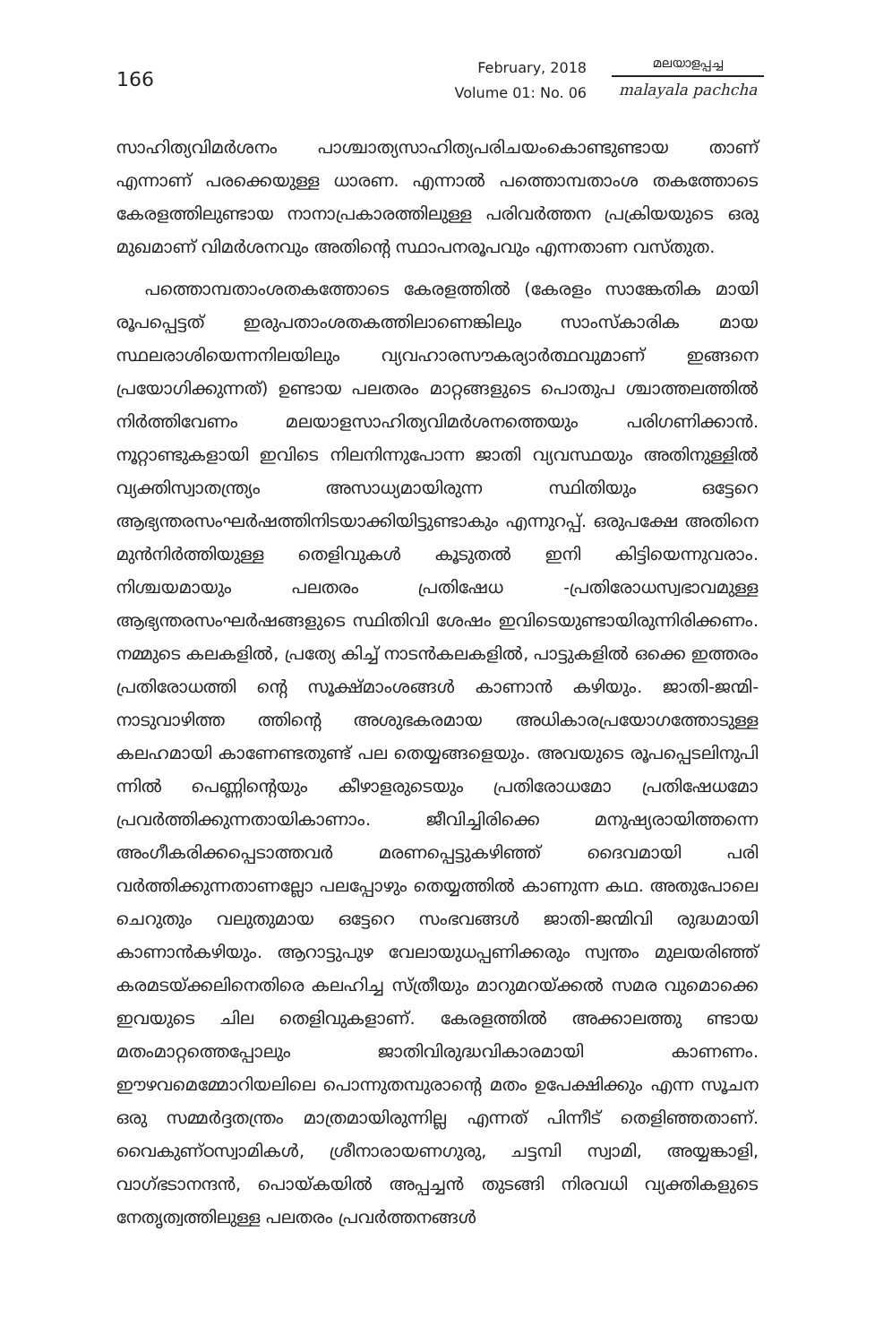166
February, 2018
Volume 01: No. 06
മലയാളപ്പച്ച
malayala pachcha
സാഹിത്യവിമർശനം പാശ്ചാത്യസാഹിത്യപരിചയംകൊണ്ടുണ്ടായ താണ് എന്നാണ് പരക്കെയുള്ള ധാരണ. എന്നാൽ പത്തൊമ്പതാംശ തകത്തോടെ കേരളത്തിലുണ്ടായ നാനാപ്രകാരത്തിലുള്ള പരിവർത്തന പ്രക്രിയയുടെ ഒരു മുഖമാണ് വിമർശനവും അതിന്റെ സ്ഥാപനരൂപവും എന്നതാണ വസ്തുത.
പത്തൊമ്പതാംശതകത്തോടെ കേരളത്തിൽ (കേരളം സാങ്കേതിക മായി രൂപപ്പെട്ടത് ഇരുപതാംശതകത്തിലാണെങ്കിലും സാംസ്കാരിക മായ സ്ഥലരാശിയെന്നനിലയിലും വ്യവഹാരസൗകര്യാർത്ഥവുമാണ് ഇങ്ങനെ പ്രയോഗിക്കുന്നത്) ഉണ്ടായ പലതരം മാറ്റങ്ങളുടെ പൊതുപ ശ്ചാത്തലത്തിൽ നിർത്തിവേണം മലയാളസാഹിത്യവിമർശനത്തെയും പരിഗണിക്കാൻ. നൂറ്റാണ്ടുകളായി ഇവിടെ നിലനിന്നുപോന്ന ജാതി വ്യവസ്ഥയും അതിനുള്ളിൽ വ്യക്തിസ്വാതന്ത്ര്യം അസാധ്യമായിരുന്ന സ്ഥിതിയും ഒട്ടേറെ ആഭ്യന്തരസംഘർഷത്തിനിടയാക്കിയിട്ടുണ്ടാകും എന്നുറപ്പ്. ഒരുപക്ഷേ അതിനെ മുൻനിർത്തിയുള്ള തെളിവുകൾ കൂടുതൽ ഇനി കിട്ടിയെന്നുവരാം. നിശ്ചയമായും പലതരം പ്രതിഷേധ -പ്രതിരോധസ്വഭാവമുള്ള ആഭ്യന്തരസംഘർഷങ്ങളുടെ സ്ഥിതിവി ശേഷം ഇവിടെയുണ്ടായിരുന്നിരിക്കണം. നമ്മുടെ കലകളിൽ, പ്രത്യേ കിച്ച് നാടൻകലകളിൽ, പാട്ടുകളിൽ ഒക്കെ ഇത്തരം പ്രതിരോധത്തി ന്റെ സൂക്ഷ്മാംശങ്ങൾ കാണാൻ കഴിയും. ജാതി-ജന്മി-നാടുവാഴിത്ത ത്തിന്റെ അശുഭകരമായ അധികാരപ്രയോഗത്തോടുള്ള കലഹമായി കാണേണ്ടതുണ്ട് പല തെയ്യങ്ങളെയും. അവയുടെ രൂപപ്പെടലിനുപി ന്നിൽ പെണ്ണിന്റെയും കീഴാളരുടെയും പ്രതിരോധമോ പ്രതിഷേധമോ പ്രവർത്തിക്കുന്നതായികാണാം. ജീവിച്ചിരിക്കെ മനുഷ്യരായിത്തന്നെ അംഗീകരിക്കപ്പെടാത്തവർ മരണപ്പെട്ടുകഴിഞ്ഞ് ദൈവമായി പരി വർത്തിക്കുന്നതാണല്ലോ പലപ്പോഴും തെയ്യത്തിൽ കാണുന്ന കഥ. അതുപോലെ ചെറുതും വലുതുമായ ഒട്ടേറെ സംഭവങ്ങൾ ജാതി-ജന്മിവി രുദ്ധമായി കാണാൻകഴിയും. ആറാട്ടുപുഴ വേലായുധപ്പണിക്കരും സ്വന്തം മുലയരിഞ്ഞ് കരമടയ്ക്കലിനെതിരെ കലഹിച്ച സ്ത്രീയും മാറുമറയ്ക്കൽ സമര വുമൊക്കെ ഇവയുടെ ചില തെളിവുകളാണ്. കേരളത്തിൽ അക്കാലത്തു ണ്ടായ മതംമാറ്റത്തെപ്പോലും ജാതിവിരുദ്ധവികാരമായി കാണണം. ഈഴവമെമ്മോറിയലിലെ പൊന്നുതമ്പുരാന്റെ മതം ഉപേക്ഷിക്കും എന്ന സൂചന ഒരു സമ്മർദ്ദതന്ത്രം മാത്രമായിരുന്നില്ല എന്നത് പിന്നീട് തെളിഞ്ഞതാണ്. വൈകുണ്ഠസ്വാമികൾ, ശ്രീനാരായണഗുരു, ചട്ടമ്പി സ്വാമി, അയ്യങ്കാളി, വാഗ്ഭടാനന്ദൻ, പൊയ്കയിൽ അപ്പച്ചൻ തുടങ്ങി നിരവധി വ്യക്തികളുടെ നേതൃത്വത്തിലുള്ള പലതരം പ്രവർത്തനങ്ങൾ